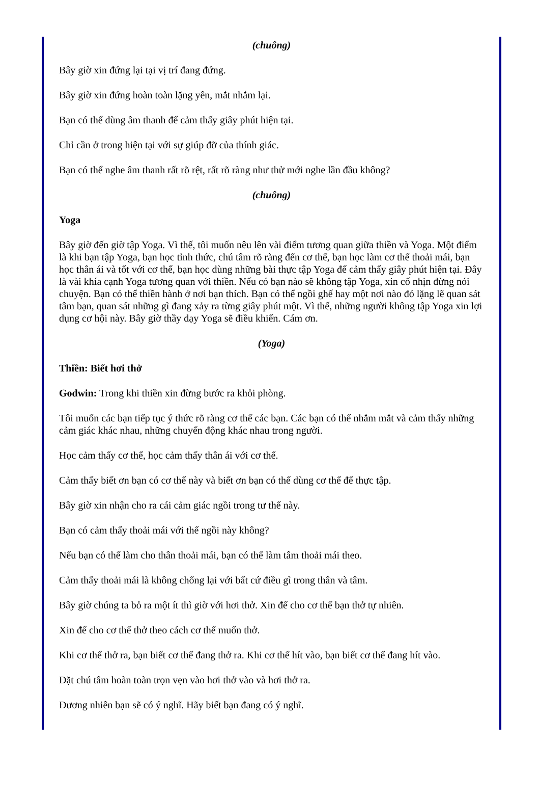(chuông)
Bây giờ xin đứng lại tại vị trí đang đứng.
Bây giờ xin đứng hoàn toàn lặng yên, mắt nhắm lại.
Bạn có thể dùng âm thanh để cảm thấy giây phút hiện tại.
Chỉ cần ở trong hiện tại với sự giúp đỡ của thính giác.
Bạn có thể nghe âm thanh rất rõ rệt, rất rõ ràng như thử mới nghe lần đầu không?
(chuông)
Yoga
Bây giờ đến giờ tập Yoga. Vì thế, tôi muốn nêu lên vài điểm tương quan giữa thiền và Yoga. Một điểm là khi bạn tập Yoga, bạn học tỉnh thức, chú tâm rõ ràng đến cơ thể, bạn học làm cơ thể thoải mái, bạn học thân ái và tốt với cơ thể, bạn học dùng những bài thực tập Yoga để cảm thấy giây phút hiện tại. Đây là vài khía cạnh Yoga tương quan với thiền. Nếu có bạn nào sẽ không tập Yoga, xin cố nhịn đừng nói chuyện. Bạn có thể thiền hành ở nơi bạn thích. Bạn có thể ngồi ghế hay một nơi nào đó lặng lẽ quan sát tâm bạn, quan sát những gì đang xảy ra từng giây phút một. Vì thế, những người không tập Yoga xin lợi dụng cơ hội này. Bây giờ thầy dạy Yoga sẽ điều khiển. Cám ơn.
(Yoga)
Thiền: Biết hơi thở
Godwin: Trong khi thiền xin đừng bước ra khỏi phòng.
Tôi muốn các bạn tiếp tục ý thức rõ ràng cơ thể các bạn. Các bạn có thể nhắm mắt và cảm thấy những cảm giác khác nhau, những chuyển động khác nhau trong người.
Học cảm thấy cơ thể, học cảm thấy thân ái với cơ thể.
Cảm thấy biết ơn bạn có cơ thể này và biết ơn bạn có thể dùng cơ thể để thực tập.
Bây giờ xin nhận cho ra cái cảm giác ngồi trong tư thế này.
Bạn có cảm thấy thoải mái với thế ngồi này không?
Nếu bạn có thể làm cho thân thoải mái, bạn có thể làm tâm thoải mái theo.
Cảm thấy thoải mái là không chống lại với bất cứ điều gì trong thân và tâm.
Bây giờ chúng ta bỏ ra một ít thì giờ với hơi thở. Xin để cho cơ thể bạn thở tự nhiên.
Xin để cho cơ thể thở theo cách cơ thể muốn thở.
Khi cơ thể thở ra, bạn biết cơ thể đang thở ra. Khi cơ thể hít vào, bạn biết cơ thể đang hít vào.
Đặt chú tâm hoàn toàn trọn vẹn vào hơi thở vào và hơi thở ra.
Đương nhiên bạn sẽ có ý nghĩ. Hãy biết bạn đang có ý nghĩ.